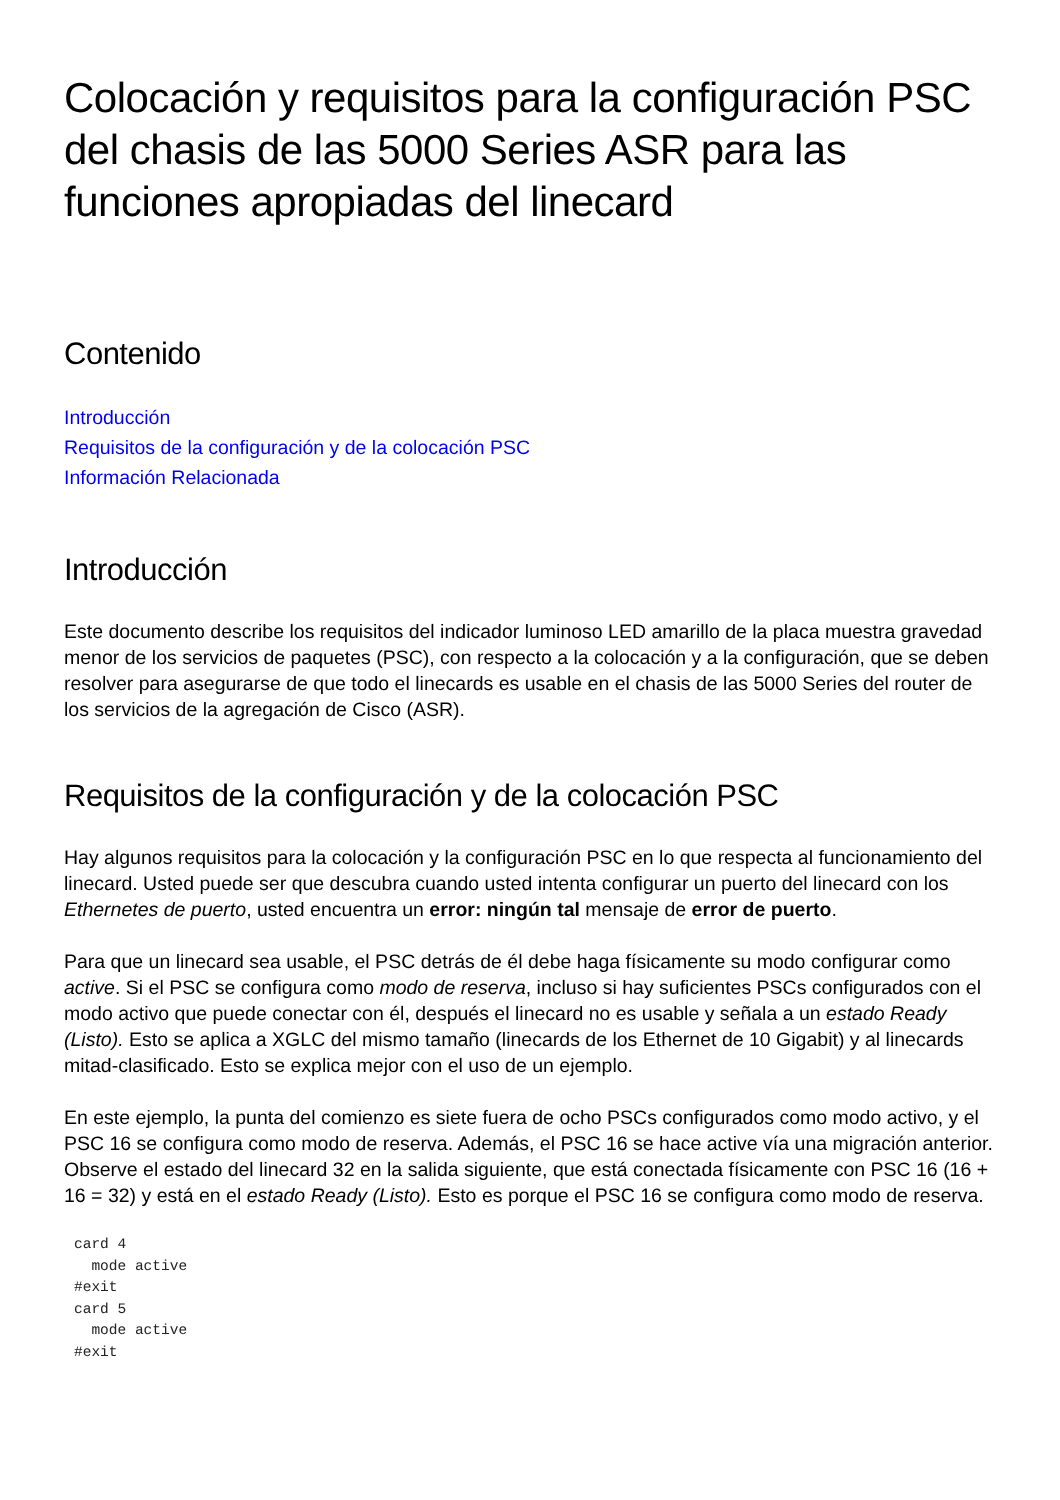Colocación y requisitos para la configuración PSC del chasis de las 5000 Series ASR para las funciones apropiadas del linecard
Contenido
Introducción
Requisitos de la configuración y de la colocación PSC
Información Relacionada
Introducción
Este documento describe los requisitos del indicador luminoso LED amarillo de la placa muestra gravedad menor de los servicios de paquetes (PSC), con respecto a la colocación y a la configuración, que se deben resolver para asegurarse de que todo el linecards es usable en el chasis de las 5000 Series del router de los servicios de la agregación de Cisco (ASR).
Requisitos de la configuración y de la colocación PSC
Hay algunos requisitos para la colocación y la configuración PSC en lo que respecta al funcionamiento del linecard. Usted puede ser que descubra cuando usted intenta configurar un puerto del linecard con los Ethernetes de puerto, usted encuentra un error: ningún tal mensaje de error de puerto.
Para que un linecard sea usable, el PSC detrás de él debe haga físicamente su modo configurar como active. Si el PSC se configura como modo de reserva, incluso si hay suficientes PSCs configurados con el modo activo que puede conectar con él, después el linecard no es usable y señala a un estado Ready (Listo). Esto se aplica a XGLC del mismo tamaño (linecards de los Ethernet de 10 Gigabit) y al linecards mitad-clasificado. Esto se explica mejor con el uso de un ejemplo.
En este ejemplo, la punta del comienzo es siete fuera de ocho PSCs configurados como modo activo, y el PSC 16 se configura como modo de reserva. Además, el PSC 16 se hace active vía una migración anterior. Observe el estado del linecard 32 en la salida siguiente, que está conectada físicamente con PSC 16 (16 + 16 = 32) y está en el estado Ready (Listo). Esto es porque el PSC 16 se configura como modo de reserva.
card 4
  mode active
#exit
card 5
  mode active
#exit